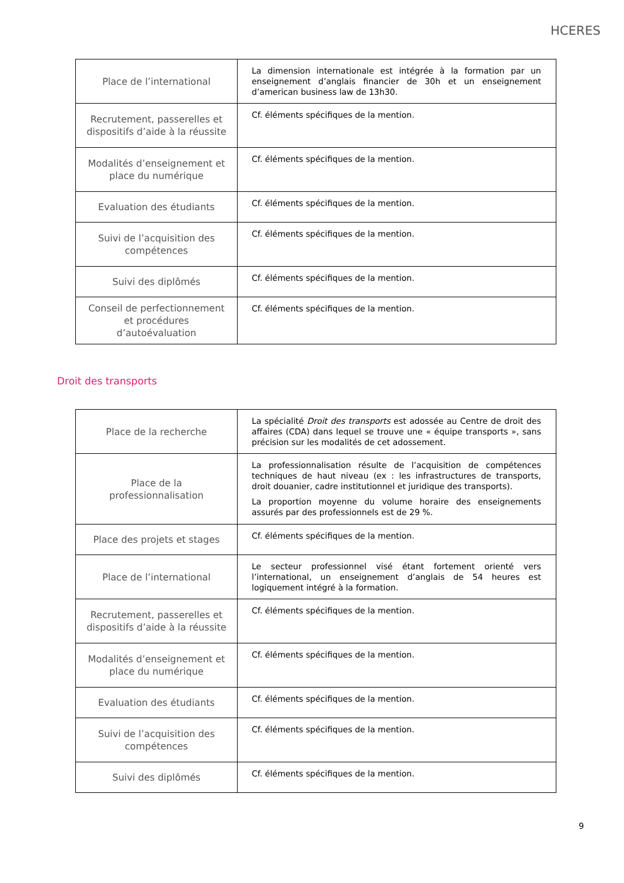HCERES
| Place de l’international | La dimension internationale est intégrée à la formation par un enseignement d’anglais financier de 30h et un enseignement d’american business law de 13h30. |
| Recrutement, passerelles et dispositifs d’aide à la réussite | Cf. éléments spécifiques de la mention. |
| Modalités d’enseignement et place du numérique | Cf. éléments spécifiques de la mention. |
| Evaluation des étudiants | Cf. éléments spécifiques de la mention. |
| Suivi de l’acquisition des compétences | Cf. éléments spécifiques de la mention. |
| Suivi des diplômés | Cf. éléments spécifiques de la mention. |
| Conseil de perfectionnement et procédures d’autoévaluation | Cf. éléments spécifiques de la mention. |
Droit des transports
| Place de la recherche | La spécialité Droit des transports est adossée au Centre de droit des affaires (CDA) dans lequel se trouve une « équipe transports », sans précision sur les modalités de cet adossement. |
| Place de la professionnalisation | La professionnalisation résulte de l’acquisition de compétences techniques de haut niveau (ex : les infrastructures de transports, droit douanier, cadre institutionnel et juridique des transports). La proportion moyenne du volume horaire des enseignements assurés par des professionnels est de 29 %. |
| Place des projets et stages | Cf. éléments spécifiques de la mention. |
| Place de l’international | Le secteur professionnel visé étant fortement orienté vers l’international, un enseignement d’anglais de 54 heures est logiquement intégré à la formation. |
| Recrutement, passerelles et dispositifs d’aide à la réussite | Cf. éléments spécifiques de la mention. |
| Modalités d’enseignement et place du numérique | Cf. éléments spécifiques de la mention. |
| Evaluation des étudiants | Cf. éléments spécifiques de la mention. |
| Suivi de l’acquisition des compétences | Cf. éléments spécifiques de la mention. |
| Suivi des diplômés | Cf. éléments spécifiques de la mention. |
9